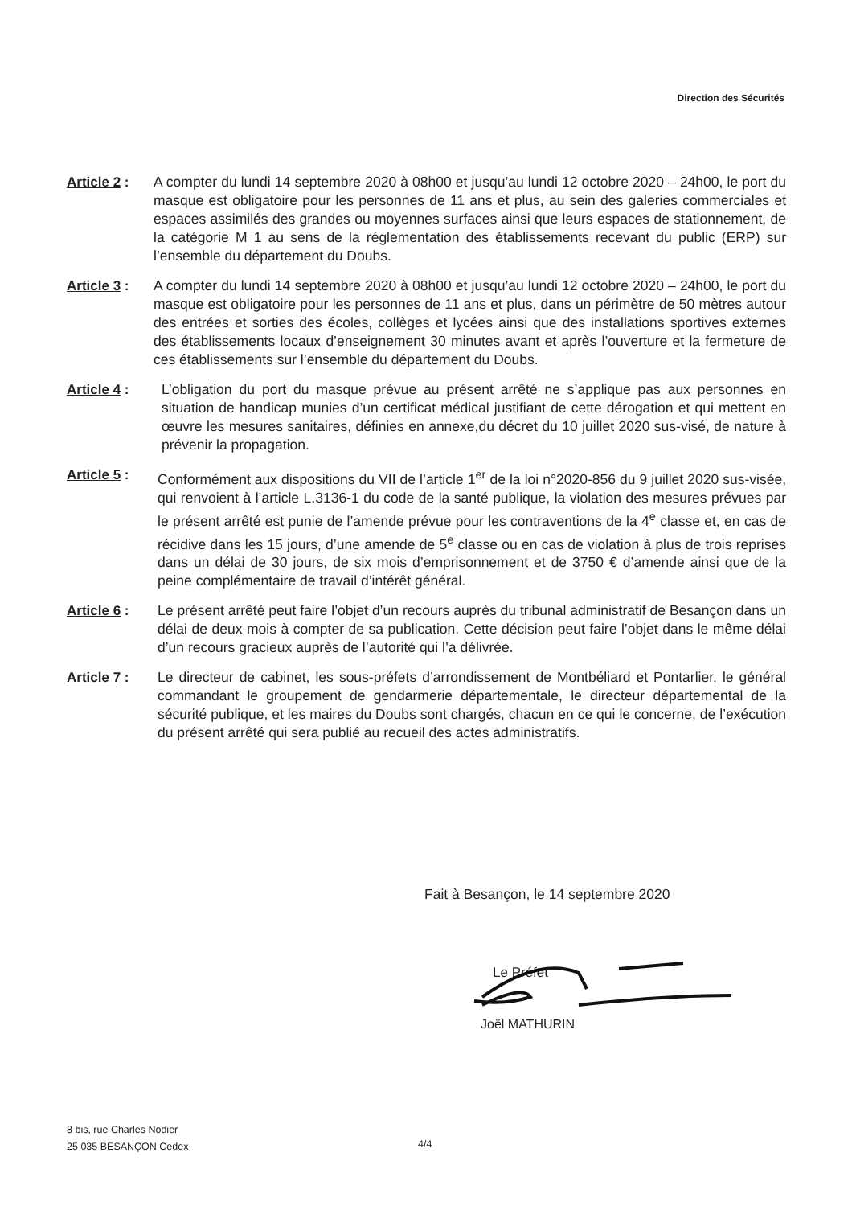Direction des Sécurités
Article 2 :
A compter du lundi 14 septembre 2020 à 08h00 et jusqu’au lundi 12 octobre 2020 – 24h00, le port du masque est obligatoire pour les personnes de 11 ans et plus, au sein des galeries commerciales et espaces assimilés des grandes ou moyennes surfaces ainsi que leurs espaces de stationnement, de la catégorie M 1 au sens de la réglementation des établissements recevant du public (ERP) sur l’ensemble du département du Doubs.
Article 3 :
A compter du lundi 14 septembre 2020 à 08h00 et jusqu’au lundi 12 octobre 2020 – 24h00, le port du masque est obligatoire pour les personnes de 11 ans et plus, dans un périmètre de 50 mètres autour des entrées et sorties des écoles, collèges et lycées ainsi que des installations sportives externes des établissements locaux d’enseignement 30 minutes avant et après l’ouverture et la fermeture de ces établissements sur l’ensemble du département du Doubs.
Article 4 :
L’obligation du port du masque prévue au présent arrêté ne s’applique pas aux personnes en situation de handicap munies d’un certificat médical justifiant de cette dérogation et qui mettent en œuvre les mesures sanitaires, définies en annexe,du décret du 10 juillet 2020 sus-visé, de nature à prévenir la propagation.
Article 5 :
Conformément aux dispositions du VII de l’article 1<sup>er</sup> de la loi n°2020-856 du 9 juillet 2020 sus-visée, qui renvoient à l’article L.3136-1 du code de la santé publique, la violation des mesures prévues par le présent arrêté est punie de l’amende prévue pour les contraventions de la 4<sup>e</sup> classe et, en cas de récidive dans les 15 jours, d’une amende de 5<sup>e</sup> classe ou en cas de violation à plus de trois reprises dans un délai de 30 jours, de six mois d’emprisonnement et de 3750 € d’amende ainsi que de la peine complémentaire de travail d’intérêt général.
Article 6 :
Le présent arrêté peut faire l’objet d’un recours auprès du tribunal administratif de Besançon dans un délai de deux mois à compter de sa publication. Cette décision peut faire l’objet dans le même délai d’un recours gracieux auprès de l’autorité qui l’a délivrée.
Article 7 :
Le directeur de cabinet, les sous-préfets d’arrondissement de Montbéliard et Pontarlier, le général commandant le groupement de gendarmerie départementale, le directeur départemental de la sécurité publique, et les maires du Doubs sont chargés, chacun en ce qui le concerne, de l’exécution du présent arrêté qui sera publié au recueil des actes administratifs.
Fait à Besançon, le 14 septembre 2020
Le Préfet
Joël MATHURIN
8 bis, rue Charles Nodier
25 035 BESANÇON Cedex
4/4